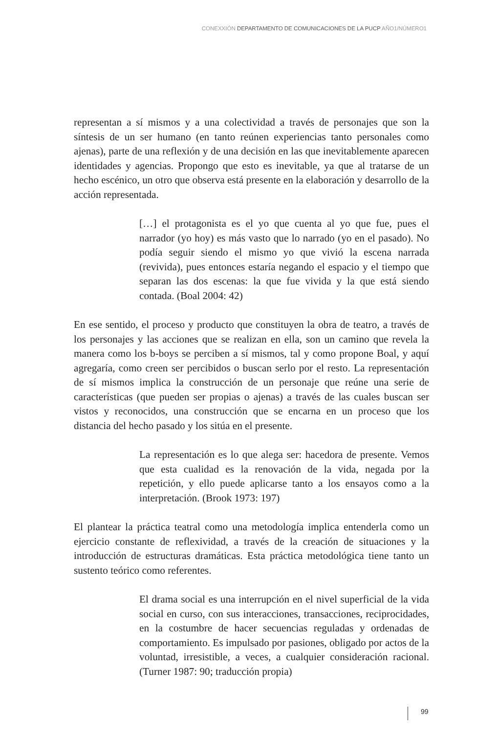CONEXXIÓN DEPARTAMENTO DE COMUNICACIONES DE LA PUCP AÑO1/NÚMERO1
representan a sí mismos y a una colectividad a través de personajes que son la síntesis de un ser humano (en tanto reúnen experiencias tanto personales como ajenas), parte de una reflexión y de una decisión en las que inevitablemente aparecen identidades y agencias. Propongo que esto es inevitable, ya que al tratarse de un hecho escénico, un otro que observa está presente en la elaboración y desarrollo de la acción representada.
[…] el protagonista es el yo que cuenta al yo que fue, pues el narrador (yo hoy) es más vasto que lo narrado (yo en el pasado). No podía seguir siendo el mismo yo que vivió la escena narrada (revivida), pues entonces estaría negando el espacio y el tiempo que separan las dos escenas: la que fue vivida y la que está siendo contada. (Boal 2004: 42)
En ese sentido, el proceso y producto que constituyen la obra de teatro, a través de los personajes y las acciones que se realizan en ella, son un camino que revela la manera como los b-boys se perciben a sí mismos, tal y como propone Boal, y aquí agregaría, como creen ser percibidos o buscan serlo por el resto. La representación de sí mismos implica la construcción de un personaje que reúne una serie de características (que pueden ser propias o ajenas) a través de las cuales buscan ser vistos y reconocidos, una construcción que se encarna en un proceso que los distancia del hecho pasado y los sitúa en el presente.
La representación es lo que alega ser: hacedora de presente. Vemos que esta cualidad es la renovación de la vida, negada por la repetición, y ello puede aplicarse tanto a los ensayos como a la interpretación. (Brook 1973: 197)
El plantear la práctica teatral como una metodología implica entenderla como un ejercicio constante de reflexividad, a través de la creación de situaciones y la introducción de estructuras dramáticas. Esta práctica metodológica tiene tanto un sustento teórico como referentes.
El drama social es una interrupción en el nivel superficial de la vida social en curso, con sus interacciones, transacciones, reciprocidades, en la costumbre de hacer secuencias reguladas y ordenadas de comportamiento. Es impulsado por pasiones, obligado por actos de la voluntad, irresistible, a veces, a cualquier consideración racional. (Turner 1987: 90; traducción propia)
99